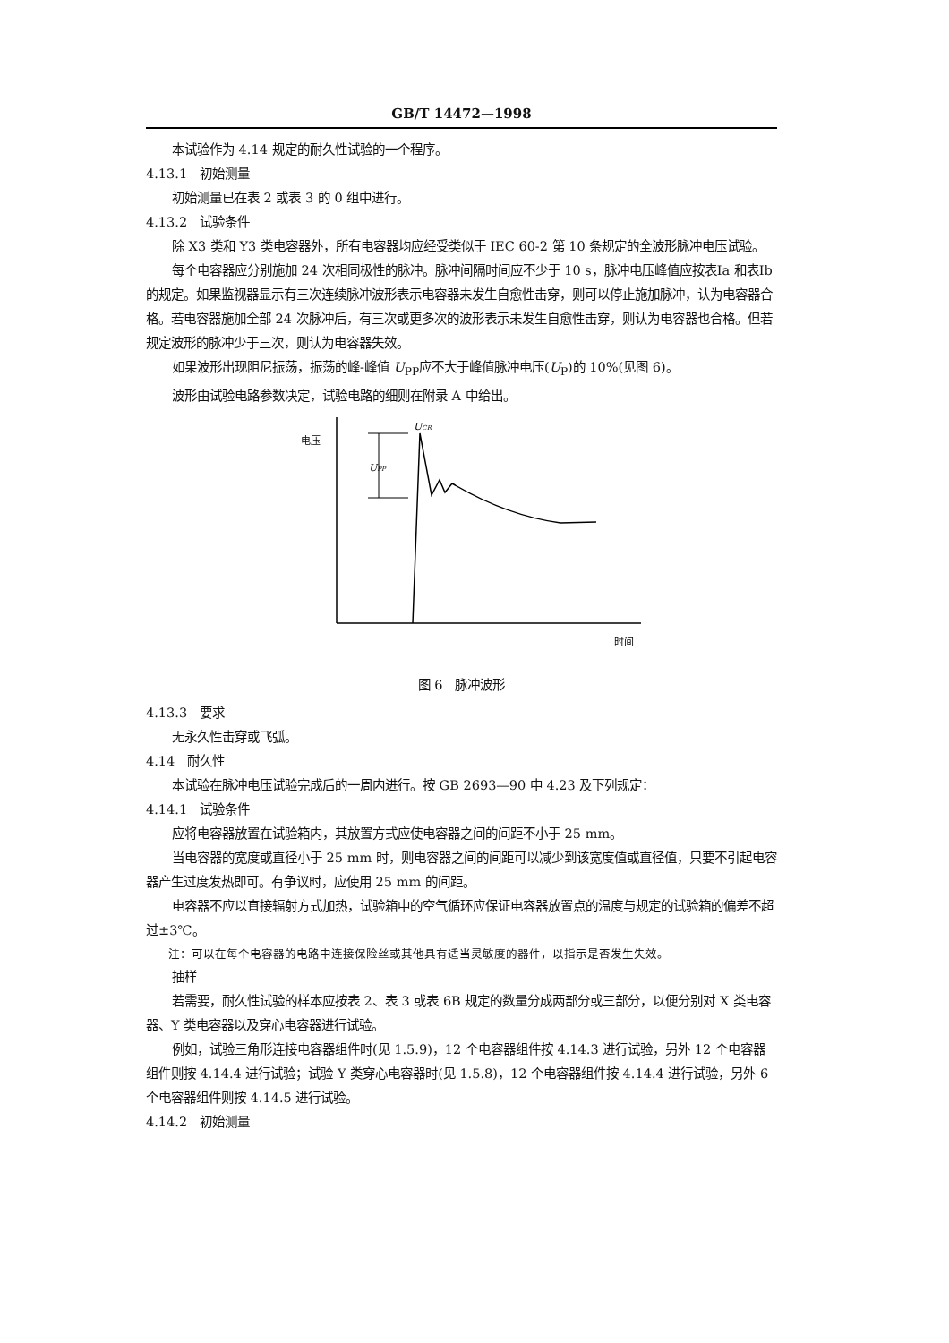GB/T 14472—1998
本试验作为 4.14 规定的耐久性试验的一个程序。
4.13.1　初始测量
初始测量已在表 2 或表 3 的 0 组中进行。
4.13.2　试验条件
除 X3 类和 Y3 类电容器外，所有电容器均应经受类似于 IEC 60-2 第 10 条规定的全波形脉冲电压试验。
每个电容器应分别施加 24 次相同极性的脉冲。脉冲间隔时间应不少于 10 s，脉冲电压峰值应按表Ⅰa 和表Ⅰb 的规定。如果监视器显示有三次连续脉冲波形表示电容器未发生自愈性击穿，则可以停止施加脉冲，认为电容器合格。若电容器施加全部 24 次脉冲后，有三次或更多次的波形表示未发生自愈性击穿，则认为电容器也合格。但若规定波形的脉冲少于三次，则认为电容器失效。
如果波形出现阻尼振荡，振荡的峰-峰值 U<sub>PP</sub>应不大于峰值脉冲电压(U<sub>P</sub>)的 10%(见图 6)。
波形由试验电路参数决定，试验电路的细则在附录 A 中给出。
电压
时间
UPP
UCR
图 6　脉冲波形
4.13.3　要求
无永久性击穿或飞弧。
4.14　耐久性
本试验在脉冲电压试验完成后的一周内进行。按 GB 2693—90 中 4.23 及下列规定：
4.14.1　试验条件
应将电容器放置在试验箱内，其放置方式应使电容器之间的间距不小于 25 mm。
当电容器的宽度或直径小于 25 mm 时，则电容器之间的间距可以减少到该宽度值或直径值，只要不引起电容器产生过度发热即可。有争议时，应使用 25 mm 的间距。
电容器不应以直接辐射方式加热，试验箱中的空气循环应保证电容器放置点的温度与规定的试验箱的偏差不超过±3℃。
注：可以在每个电容器的电路中连接保险丝或其他具有适当灵敏度的器件，以指示是否发生失效。
抽样
若需要，耐久性试验的样本应按表 2、表 3 或表 6B 规定的数量分成两部分或三部分，以便分别对 X 类电容器、Y 类电容器以及穿心电容器进行试验。
例如，试验三角形连接电容器组件时(见 1.5.9)，12 个电容器组件按 4.14.3 进行试验，另外 12 个电容器组件则按 4.14.4 进行试验；试验 Y 类穿心电容器时(见 1.5.8)，12 个电容器组件按 4.14.4 进行试验，另外 6 个电容器组件则按 4.14.5 进行试验。
4.14.2　初始测量